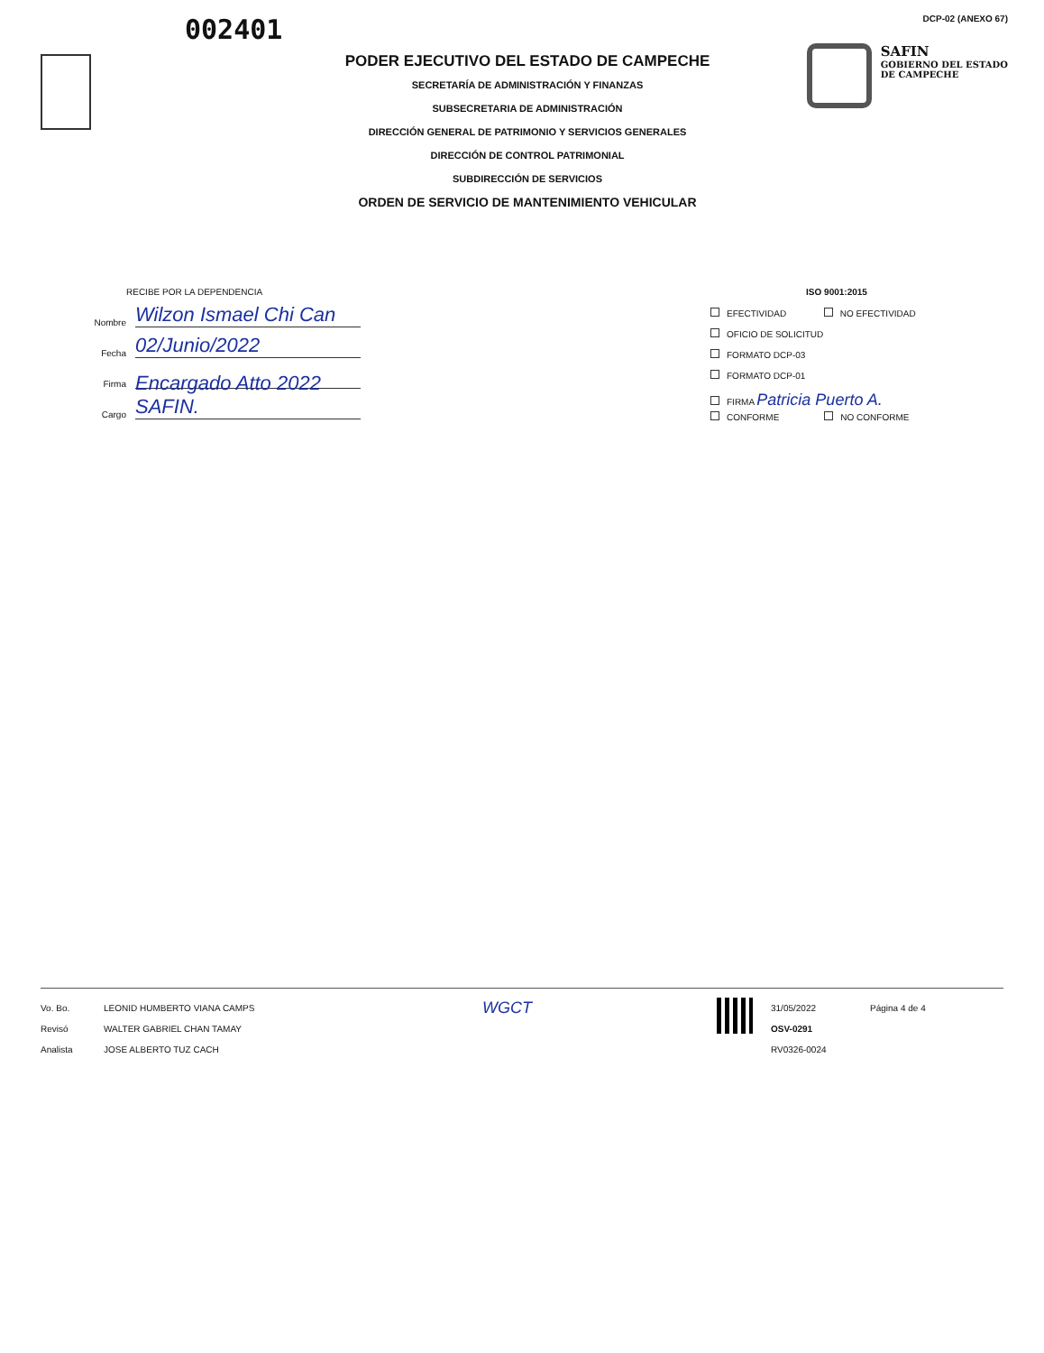002401
PODER EJECUTIVO DEL ESTADO DE CAMPECHE
SECRETARÍA DE ADMINISTRACIÓN Y FINANZAS
SUBSECRETARIA DE ADMINISTRACIÓN
DIRECCIÓN GENERAL DE PATRIMONIO Y SERVICIOS GENERALES
DIRECCIÓN DE CONTROL PATRIMONIAL
SUBDIRECCIÓN DE SERVICIOS
ORDEN DE SERVICIO DE MANTENIMIENTO VEHICULAR
DCP-02 (ANEXO 67)
SAFIN
GOBIERNO DEL ESTADO
DE CAMPECHE
RECIBE POR LA DEPENDENCIA
Nombre Wilzon Ismael Chi Can
Fecha 02/Junio/2022
Firma
Cargo Encargado Atto 2022 SAFIN.
ISO 9001:2015
EFECTIVIDAD NO EFECTIVIDAD
OFICIO DE SOLICITUD
FORMATO DCP-03
FORMATO DCP-01
FIRMA Patricia Puerto A.
CONFORME NO CONFORME
Vo. Bo.
Revisó
Analista
LEONID HUMBERTO VIANA CAMPS
WALTER GABRIEL CHAN TAMAY
JOSE ALBERTO TUZ CACH
WGCT
31/05/2022
OSV-0291
RV0326-0024
Página 4 de 4